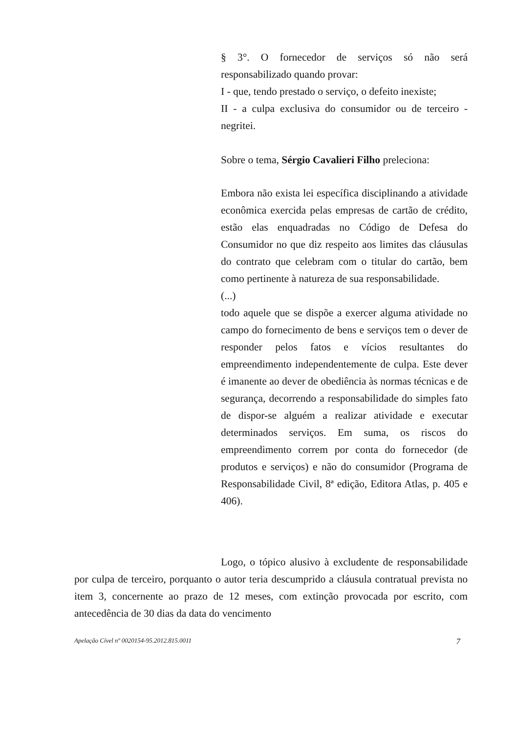§ 3°. O fornecedor de serviços só não será responsabilizado quando provar:
I - que, tendo prestado o serviço, o defeito inexiste;
II - a culpa exclusiva do consumidor ou de terceiro - negritei.
Sobre o tema, Sérgio Cavalieri Filho preleciona:
Embora não exista lei específica disciplinando a atividade econômica exercida pelas empresas de cartão de crédito, estão elas enquadradas no Código de Defesa do Consumidor no que diz respeito aos limites das cláusulas do contrato que celebram com o titular do cartão, bem como pertinente à natureza de sua responsabilidade.
(...)
todo aquele que se dispõe a exercer alguma atividade no campo do fornecimento de bens e serviços tem o dever de responder pelos fatos e vícios resultantes do empreendimento independentemente de culpa. Este dever é imanente ao dever de obediência às normas técnicas e de segurança, decorrendo a responsabilidade do simples fato de dispor-se alguém a realizar atividade e executar determinados serviços. Em suma, os riscos do empreendimento correm por conta do fornecedor (de produtos e serviços) e não do consumidor (Programa de Responsabilidade Civil, 8ª edição, Editora Atlas, p. 405 e 406).
Logo, o tópico alusivo à excludente de responsabilidade por culpa de terceiro, porquanto o autor teria descumprido a cláusula contratual prevista no item 3, concernente ao prazo de 12 meses, com extinção provocada por escrito, com antecedência de 30 dias da data do vencimento
Apelação Cível nº 0020154-95.2012.815.0011 7